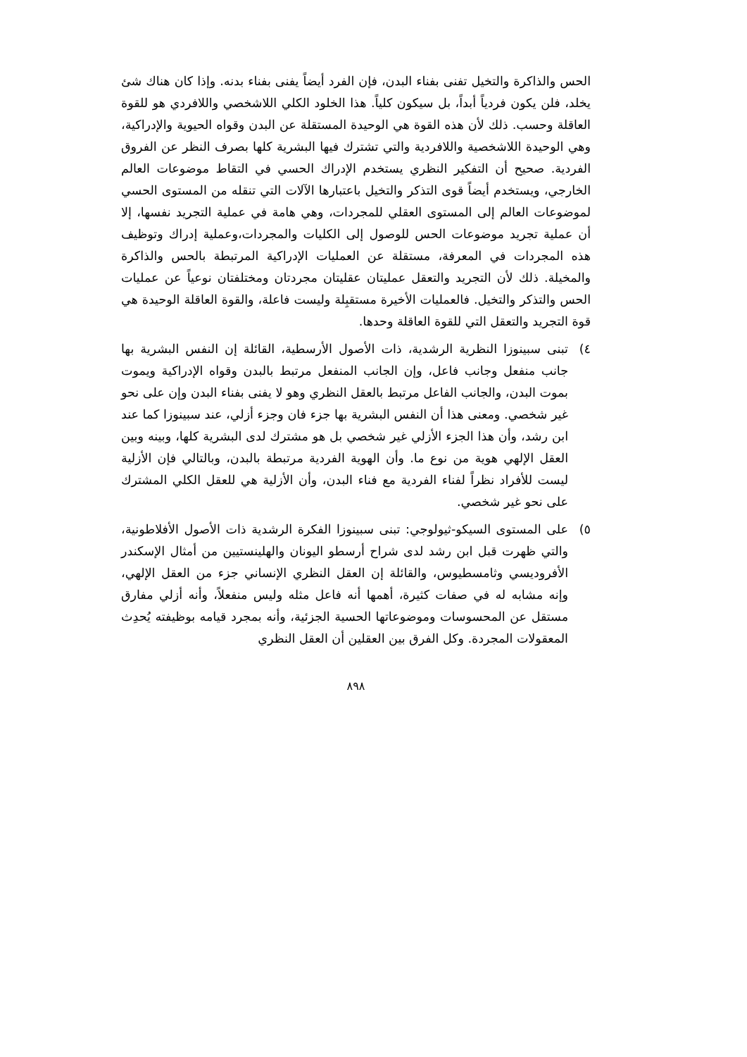الحس والذاكرة والتخيل تفنى بفناء البدن، فإن الفرد أيضاً يفنى بفناء بدنه. وإذا كان هناك شئ يخلد، فلن يكون فردياً أبداً، بل سيكون كلياً. هذا الخلود الكلي اللاشخصي واللافردي هو للقوة العاقلة وحسب. ذلك لأن هذه القوة هي الوحيدة المستقلة عن البدن وقواه الحيوية والإدراكية، وهي الوحيدة اللاشخصية واللافردية والتي تشترك فيها البشرية كلها بصرف النظر عن الفروق الفردية. صحيح أن التفكير النظري يستخدم الإدراك الحسي في التقاط موضوعات العالم الخارجي، ويستخدم أيضاً قوى التذكر والتخيل باعتبارها الآلات التي تنقله من المستوى الحسي لموضوعات العالم إلى المستوى العقلي للمجردات، وهي هامة في عملية التجريد نفسها، إلا أن عملية تجريد موضوعات الحس للوصول إلى الكليات والمجردات،وعملية إدراك وتوظيف هذه المجردات في المعرفة، مستقلة عن العمليات الإدراكية المرتبطة بالحس والذاكرة والمخيلة. ذلك لأن التجريد والتعقل عمليتان عقليتان مجردتان ومختلفتان نوعياً عن عمليات الحس والتذكر والتخيل. فالعمليات الأخيرة مستقبِلة وليست فاعلة، والقوة العاقلة الوحيدة هي قوة التجريد والتعقل التي للقوة العاقلة وحدها.
٤) تبنى سبينوزا النظرية الرشدية، ذات الأصول الأرسطية، القائلة إن النفس البشرية بها جانب منفعل وجانب فاعل، وإن الجانب المنفعل مرتبط بالبدن وقواه الإدراكية ويموت بموت البدن، والجانب الفاعل مرتبط بالعقل النظري وهو لا يفنى بفناء البدن وإن على نحو غير شخصي. ومعنى هذا أن النفس البشرية بها جزء فان وجزء أزلي، عند سبينوزا كما عند ابن رشد، وأن هذا الجزء الأزلي غير شخصي بل هو مشترك لدى البشرية كلها، وبينه وبين العقل الإلهي هوية من نوع ما. وأن الهوية الفردية مرتبطة بالبدن، وبالتالي فإن الأزلية ليست للأفراد نظراً لفناء الفردية مع فناء البدن، وأن الأزلية هي للعقل الكلي المشترك على نحو غير شخصي.
٥) على المستوى السيكو-ثيولوجي: تبنى سبينوزا الفكرة الرشدية ذات الأصول الأفلاطونية، والتي ظهرت قبل ابن رشد لدى شراح أرسطو اليونان والهلينستيين من أمثال الإسكندر الأفروديسي وثامسطيوس، والقائلة إن العقل النظري الإنساني جزء من العقل الإلهي، وإنه مشابه له في صفات كثيرة، أهمها أنه فاعل مثله وليس منفعلاً، وأنه أزلي مفارق مستقل عن المحسوسات وموضوعاتها الحسية الجزئية، وأنه بمجرد قيامه بوظيفته يُحدِث المعقولات المجردة. وكل الفرق بين العقلين أن العقل النظري
٨٩٨